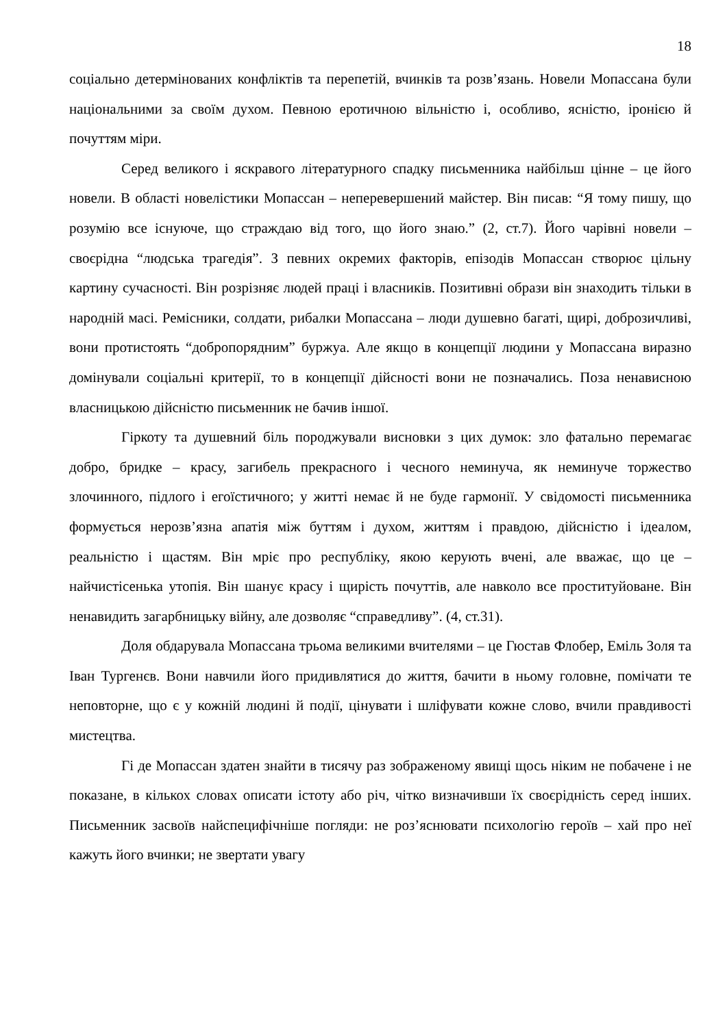18
соціально детермінованих конфліктів та перепетій, вчинків та розв’язань. Новели Мопассана були національними за своїм духом. Певною еротичною вільністю і, особливо, ясністю, іронією й почуттям міри.
Серед великого і яскравого літературного спадку письменника найбільш цінне – це його новели. В області новелістики Мопассан – неперевершений майстер. Він писав: “Я тому пишу, що розумію все існуюче, що страждаю від того, що його знаю.” (2, ст.7). Його чарівні новели – своєрідна “людська трагедія”. З певних окремих факторів, епізодів Мопассан створює цільну картину сучасності. Він розрізняє людей праці і власників. Позитивні образи він знаходить тільки в народній масі. Ремісники, солдати, рибалки Мопассана – люди душевно багаті, щирі, доброзичливі, вони протистоять “добропорядним” буржуа. Але якщо в концепції людини у Мопассана виразно домінували соціальні критерії, то в концепції дійсності вони не позначались. Поза ненависною власницькою дійсністю письменник не бачив іншої.
Гіркоту та душевний біль породжували висновки з цих думок: зло фатально перемагає добро, бридке – красу, загибель прекрасного і чесного неминуча, як неминуче торжество злочинного, підлого і егоїстичного; у житті немає й не буде гармонії. У свідомості письменника формується нерозв’язна апатія між буттям і духом, життям і правдою, дійсністю і ідеалом, реальністю і щастям. Він мріє про республіку, якою керують вчені, але вважає, що це – найчистісенька утопія. Він шанує красу і щирість почуттів, але навколо все проституйоване. Він ненавидить загарбницьку війну, але дозволяє “справедливу”. (4, ст.31).
Доля обдарувала Мопассана трьома великими вчителями – це Гюстав Флобер, Еміль Золя та Іван Тургенєв. Вони навчили його придивлятися до життя, бачити в ньому головне, помічати те неповторне, що є у кожній людині й події, цінувати і шліфувати кожне слово, вчили правдивості мистецтва.
Гі де Мопассан здатен знайти в тисячу раз зображеному явищі щось ніким не побачене і не показане, в кількох словах описати істоту або річ, чітко визначивши їх своєрідність серед інших. Письменник засвоїв найспецифічніше погляди: не роз’яснювати психологію героїв – хай про неї кажуть його вчинки; не звертати увагу